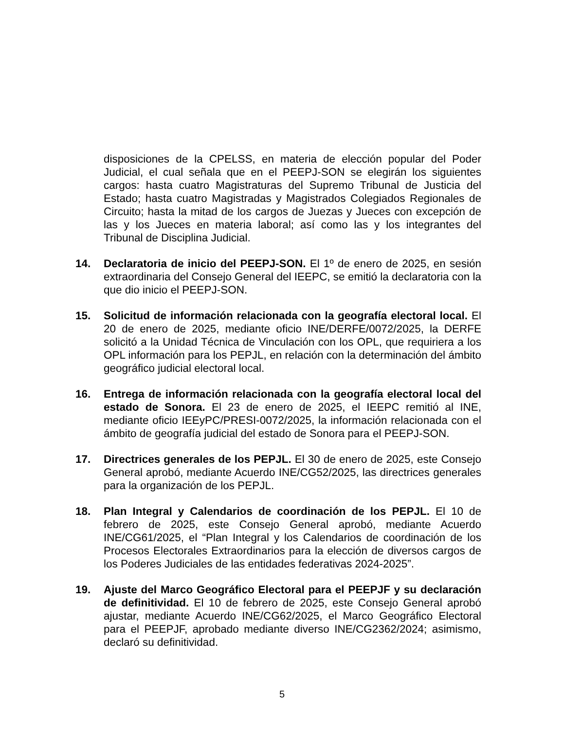disposiciones de la CPELSS, en materia de elección popular del Poder Judicial, el cual señala que en el PEEPJ-SON se elegirán los siguientes cargos: hasta cuatro Magistraturas del Supremo Tribunal de Justicia del Estado; hasta cuatro Magistradas y Magistrados Colegiados Regionales de Circuito; hasta la mitad de los cargos de Juezas y Jueces con excepción de las y los Jueces en materia laboral; así como las y los integrantes del Tribunal de Disciplina Judicial.
14. Declaratoria de inicio del PEEPJ-SON. El 1º de enero de 2025, en sesión extraordinaria del Consejo General del IEEPC, se emitió la declaratoria con la que dio inicio el PEEPJ-SON.
15. Solicitud de información relacionada con la geografía electoral local. El 20 de enero de 2025, mediante oficio INE/DERFE/0072/2025, la DERFE solicitó a la Unidad Técnica de Vinculación con los OPL, que requiriera a los OPL información para los PEPJL, en relación con la determinación del ámbito geográfico judicial electoral local.
16. Entrega de información relacionada con la geografía electoral local del estado de Sonora. El 23 de enero de 2025, el IEEPC remitió al INE, mediante oficio IEEyPC/PRESI-0072/2025, la información relacionada con el ámbito de geografía judicial del estado de Sonora para el PEEPJ-SON.
17. Directrices generales de los PEPJL. El 30 de enero de 2025, este Consejo General aprobó, mediante Acuerdo INE/CG52/2025, las directrices generales para la organización de los PEPJL.
18. Plan Integral y Calendarios de coordinación de los PEPJL. El 10 de febrero de 2025, este Consejo General aprobó, mediante Acuerdo INE/CG61/2025, el “Plan Integral y los Calendarios de coordinación de los Procesos Electorales Extraordinarios para la elección de diversos cargos de los Poderes Judiciales de las entidades federativas 2024-2025”.
19. Ajuste del Marco Geográfico Electoral para el PEEPJF y su declaración de definitividad. El 10 de febrero de 2025, este Consejo General aprobó ajustar, mediante Acuerdo INE/CG62/2025, el Marco Geográfico Electoral para el PEEPJF, aprobado mediante diverso INE/CG2362/2024; asimismo, declaró su definitividad.
5